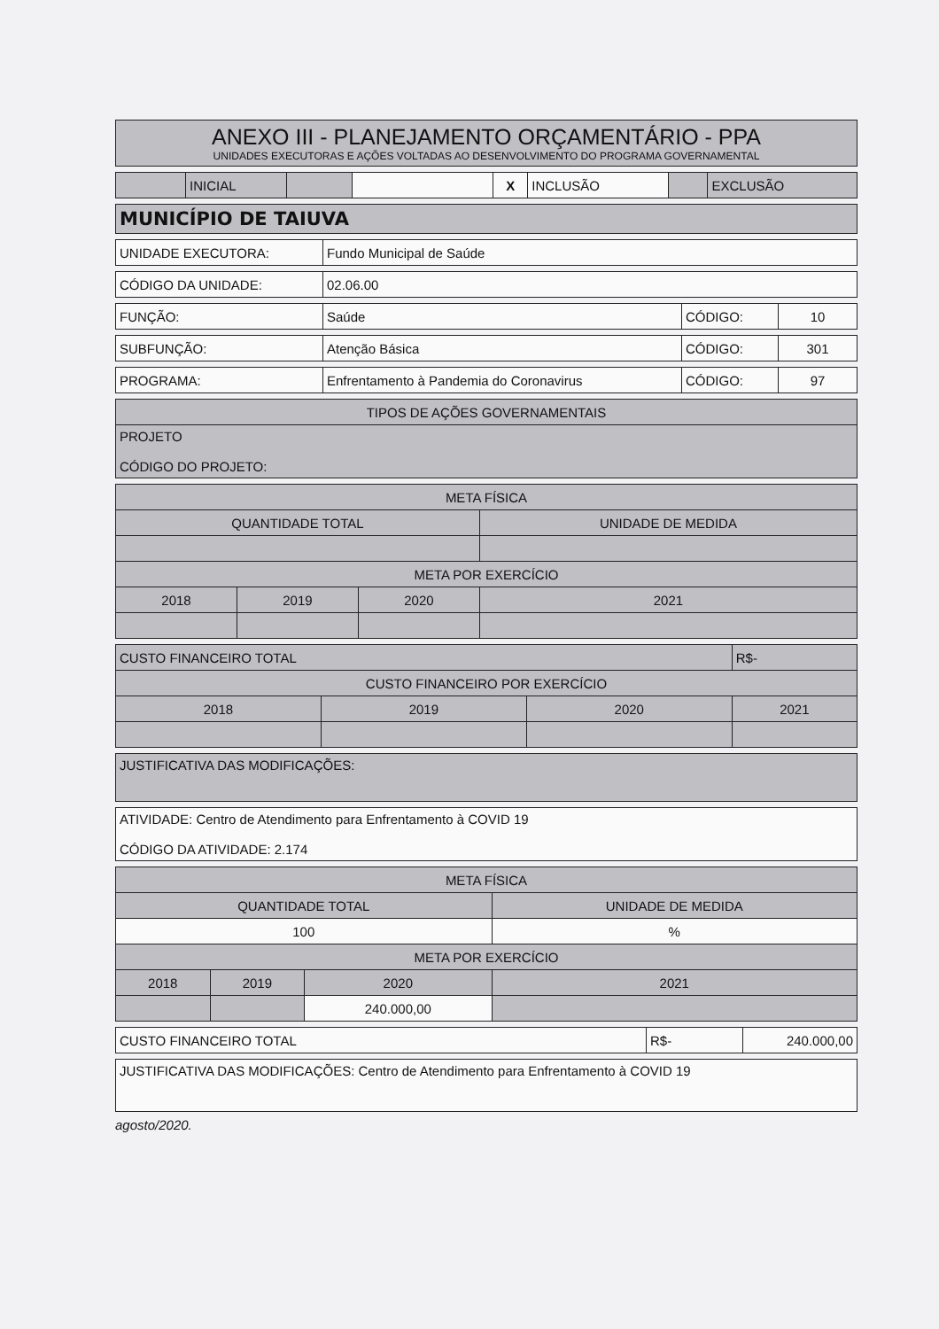| ANEXO III - PLANEJAMENTO ORÇAMENTÁRIO - PPA UNIDADES EXECUTORAS E AÇÕES VOLTADAS AO DESENVOLVIMENTO DO PROGRAMA GOVERNAMENTAL |
| | INICIAL | | | X | INCLUSÃO | | EXCLUSÃO |
| MUNICÍPIO DE TAIUVA |
| UNIDADE EXECUTORA: | Fundo Municipal de Saúde |
| CÓDIGO DA UNIDADE: | 02.06.00 |
| FUNÇÃO: | Saúde | CÓDIGO: | 10 |
| SUBFUNÇÃO: | Atenção Básica | CÓDIGO: | 301 |
| PROGRAMA: | Enfrentamento à Pandemia do Coronavirus | CÓDIGO: | 97 |
| TIPOS DE AÇÕES GOVERNAMENTAIS |
| PROJETO CÓDIGO DO PROJETO: |
| META FÍSICA | | | |
| --- | --- | --- | --- |
| QUANTIDADE TOTAL | | | UNIDADE DE MEDIDA |
| META POR EXERCÍCIO | | | |
| 2018 | 2019 | 2020 | 2021 |
| CUSTO FINANCEIRO TOTAL | | | R$- |
| CUSTO FINANCEIRO POR EXERCÍCIO | | | |
| 2018 | 2019 | 2020 | 2021 |
| JUSTIFICATIVA DAS MODIFICAÇÕES: |
| ATIVIDADE: Centro de Atendimento para Enfrentamento à COVID 19 CÓDIGO DA ATIVIDADE: 2.174 |
| META FÍSICA | | | |
| --- | --- | --- | --- |
| QUANTIDADE TOTAL | | | UNIDADE DE MEDIDA |
| 100 | | | % |
| META POR EXERCÍCIO | | | |
| 2018 | 2019 | 2020 | 2021 |
| | | 240.000,00 | |
| CUSTO FINANCEIRO TOTAL | R$- | 240.000,00 |
| JUSTIFICATIVA DAS MODIFICAÇÕES: Centro de Atendimento para Enfrentamento à COVID 19 |
agosto/2020.